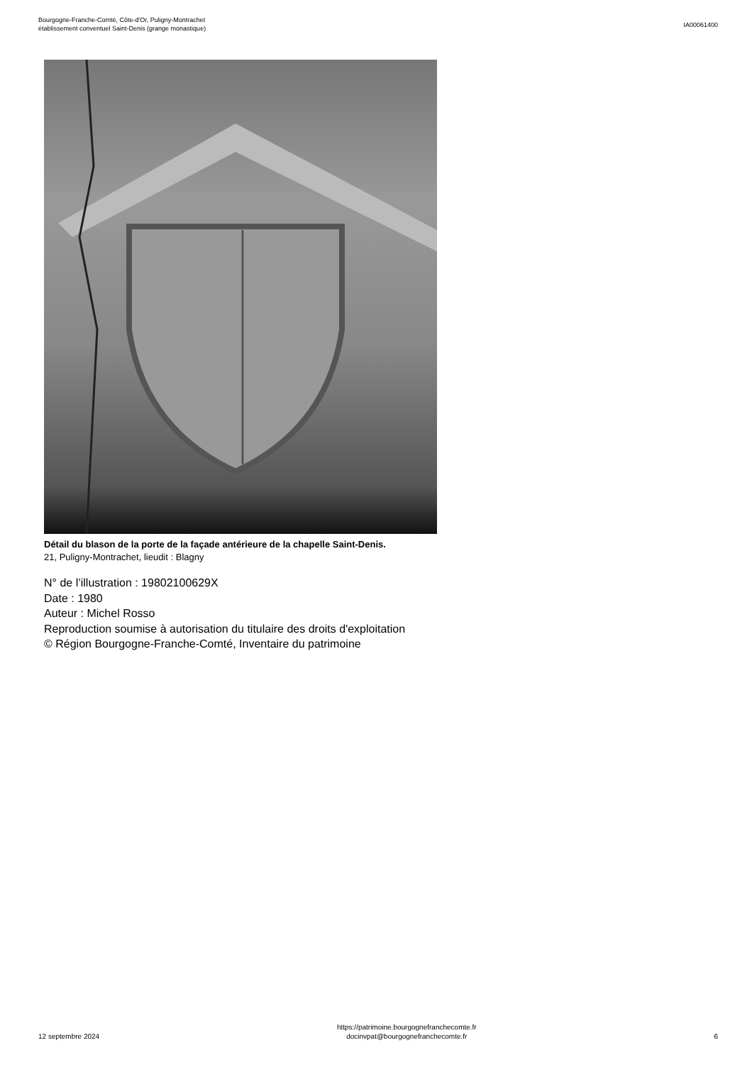Bourgogne-Franche-Comté, Côte-d'Or, Puligny-Montrachet
établissement conventuel Saint-Denis (grange monastique)
IA00061400
Détail du blason de la porte de la façade antérieure de la chapelle Saint-Denis.
21, Puligny-Montrachet, lieudit : Blagny
N° de l’illustration : 19802100629X
Date : 1980
Auteur : Michel Rosso
Reproduction soumise à autorisation du titulaire des droits d'exploitation
© Région Bourgogne-Franche-Comté, Inventaire du patrimoine
12 septembre 2024
https://patrimoine.bourgognefranchecomte.fr
docinvpat@bourgognefranchecomte.fr
6